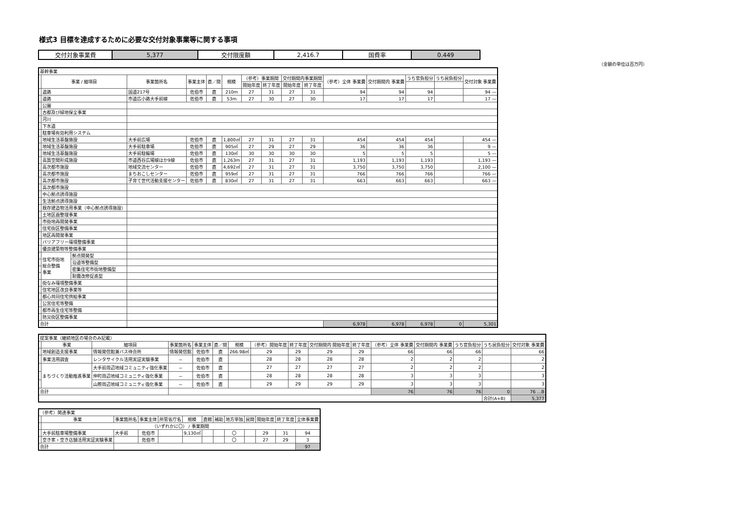様式3 目標を達成するために必要な交付対象事業等に関する事項
| 交付対象事業費 | 5,377 | 交付限度額 | 2,416.7 | 国費率 | 0.449 |
（金額の単位は百万円）
| 基幹事業 | | | | | | | | | | | | | | | |
| | 事業 / 細項目 | | 事業箇所名 | 事業主体 | 直／間 | 規模 | （参考）事業期間 | | 交付期間内事業期間 | | （参考）全体 事業費 | 交付期間内 事業費 | うち官負担分 | うち民負担分 | 交付対象 事業費 |
| | | | | | | | 開始年度 | 終了年度 | 開始年度 | 終了年度 | | | | | |
| | 道路 | | 国道217号 | 佐伯市 | 直 | 210m | 27 | 31 | 27 | 31 | 94 | 94 | 94 | | 94 — |
| | 道路 | | 市道広小路大手前線 | 佐伯市 | 直 | 53m | 27 | 30 | 27 | 30 | 17 | 17 | 17 | | 17 — |
| | 公園 | | | | | | | | | | | | | | |
| | 古都及び緑地保全事業 | | | | | | | | | | | | | | |
| | 河川 | | | | | | | | | | | | | | |
| | 下水道 | | | | | | | | | | | | | | |
| | 駐車場有効利用システム | | | | | | | | | | | | | | |
| | 地域生活基盤施設 | | 大手前広場 | 佐伯市 | 直 | 1,800㎡ | 27 | 31 | 27 | 31 | 454 | 454 | 454 | | 454 — |
| | 地域生活基盤施設 | | 大手前駐車場 | 佐伯市 | 直 | 905㎡ | 27 | 29 | 27 | 29 | 36 | 36 | 36 | | 9 — |
| | 地域生活基盤施設 | | 大手前駐輪場 | 佐伯市 | 直 | 130㎡ | 30 | 30 | 30 | 30 | 5 | 5 | 5 | | 5 — |
| | 高質空間形成施設 | | 市道西谷広場線ほか9線 | 佐伯市 | 直 | 1,263m | 27 | 31 | 27 | 31 | 1,193 | 1,193 | 1,193 | | 1,193 — |
| | 高次都市施設 | | 地域交流センター | 佐伯市 | 直 | 4,692㎡ | 27 | 31 | 27 | 31 | 3,750 | 3,750 | 3,750 | | 2,100 — |
| | 高次都市施設 | | まちおこしセンター | 佐伯市 | 直 | 959㎡ | 27 | 31 | 27 | 31 | 766 | 766 | 766 | | 766 — |
| | 高次都市施設 | | 子育て世代活動支援センター | 佐伯市 | 直 | 830㎡ | 27 | 31 | 27 | 31 | 663 | 663 | 663 | | 663 — |
| | 高次都市施設 | | | | | | | | | | | | | | |
| | 中心拠点誘導施設 | | | | | | | | | | | | | | |
| | 生活拠点誘導施設 | | | | | | | | | | | | | | |
| | 既存建造物活用事業（中心拠点誘導施設） | | | | | | | | | | | | | | |
| | 土地区画整理事業 | | | | | | | | | | | | | | |
| | 市街地再開発事業 | | | | | | | | | | | | | | |
| | 住宅街区整備事業 | | | | | | | | | | | | | | |
| | 地区再開発事業 | | | | | | | | | | | | | | |
| | バリアフリー環境整備事業 | | | | | | | | | | | | | | |
| | 優良建築物等整備事業 | | | | | | | | | | | | | | |
| | 住宅市街地 総合整備 事業 | 拠点開発型 | | | | | | | | | | | | | |
| | | 沿道等整備型 | | | | | | | | | | | | | |
| | | 密集住宅市街地整備型 | | | | | | | | | | | | | |
| | | 耐震改修促進型 | | | | | | | | | | | | | |
| | 街なみ環境整備事業 | | | | | | | | | | | | | | |
| | 住宅地区改良事業等 | | | | | | | | | | | | | | |
| | 都心共同住宅供給事業 | | | | | | | | | | | | | | |
| | 公営住宅等整備 | | | | | | | | | | | | | | |
| | 都市再生住宅等整備 | | | | | | | | | | | | | | |
| | 防災街区整備事業 | | | | | | | | | | | | | | |
| 合計 | | | | | | | | | | | 6,978 | 6,978 | 6,978 | 0 | 5,301 |
| 提案事業（継続地区の場合のみ記載） | | | | | | | | | | | | | | | |
| | 事業 | 細項目 | 事業箇所名 | 事業主体 | 直／間 | 規模 | （参考）開始年度 | 終了年度 | 交付期間内 開始年度 | 終了年度 | （参考）全体 事業費 | 交付期間内 事業費 | うち官負担分 | うち民負担分 | 交付対象 事業費 |
| | 地域創造支援事業 | 情報発信館兼バス待合所 | 情報発信館 | 佐伯市 | 直 | 266.98㎡ | 29 | 29 | 29 | 29 | 66 | 66 | 66 | | 66 |
| | 事業活用調査 | レンタサイクル活用実証実験事業 | － | 佐伯市 | 直 | | 28 | 28 | 28 | 28 | 2 | 2 | 2 | | 2 |
| | まちづくり活動推進事業 | 大手前周辺地域コミュニティ強化事業 | － | 佐伯市 | 直 | | 27 | 27 | 27 | 27 | 2 | 2 | 2 | | 2 |
| | | 仲町周辺地域コミュニティ強化事業 | － | 佐伯市 | 直 | | 28 | 28 | 28 | 28 | 3 | 3 | 3 | | 3 |
| | | 山際周辺地域コミュニティ強化事業 | － | 佐伯市 | 直 | | 29 | 29 | 29 | 29 | 3 | 3 | 3 | | 3 |
| 合計 | | | | | | | | | | | 76 | 76 | 76 | 0 | 76 …B |
| | | | | | | | | | | | | | | 合計(A+B) | 5,377 |
| （参考）関連事業 | | | | | | | | | | | | |
| | 事業 | 事業箇所名 | 事業主体 | 所管省庁名 | 規模 | 直轄 | 補助 | 地方単独 | 民間 | 開始年度 | 終了年度 | 全体事業費 |
| | （いずれかに〇） / 事業期間 | | | | | | | | | | | |
| | 大手前駐車場整備事業 | 大手前 | 佐伯市 | | 9,130㎡ | | | 〇 | | 29 | 31 | 94 |
| | 空き家・空き店舗活用実証実験事業 | | 佐伯市 | | | | | 〇 | | 27 | 29 | 3 |
| 合計 | | | | | | | | | | | | 97 |